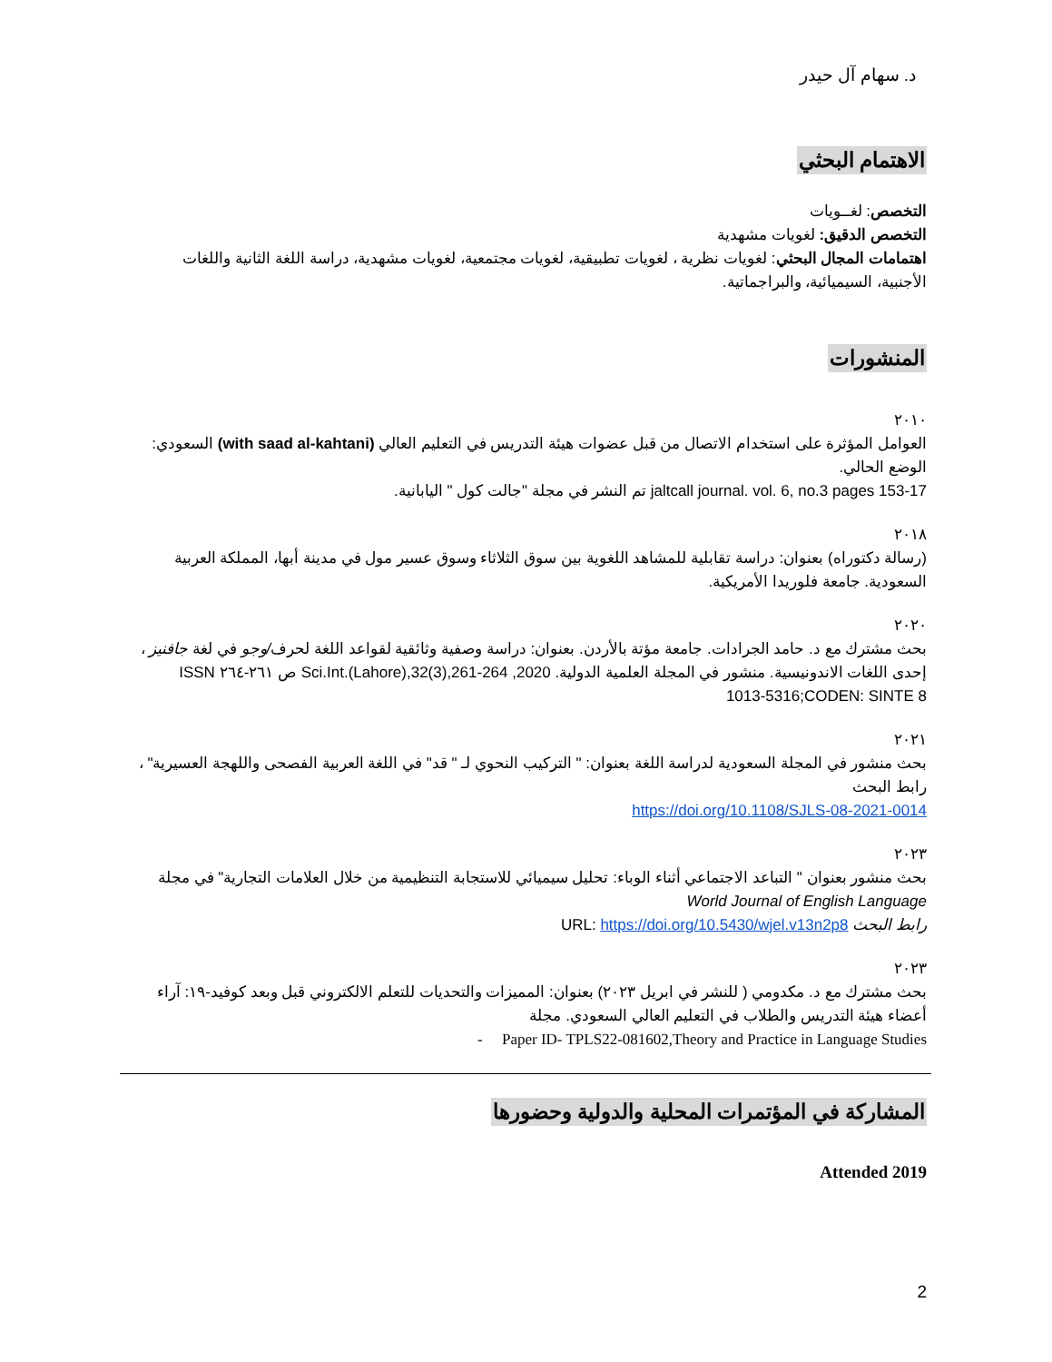د. سهام آل حيدر
الاهتمام البحثي
التخصص: لغــويات
التخصص الدقيق: لغويات مشهدية
اهتمامات المجال البحثي: لغويات نظرية ، لغويات تطبيقية، لغويات مجتمعية، لغويات مشهدية، دراسة اللغة الثانية واللغات الأجنبية، السيميائية، والبراجماتية.
المنشورات
٢٠١٠
العوامل المؤثرة على استخدام الاتصال من قبل عضوات هيئة التدريس في التعليم العالي (with saad al-kahtani) السعودي: الوضع الحالي.
jaltcall journal. vol. 6, no.3 pages 153-17 تم النشر في مجلة "جالت كول " اليابانية.
٢٠١٨
(رسالة دكتوراه) بعنوان: دراسة تقابلية للمشاهد اللغوية بين سوق الثلاثاء وسوق عسير مول في مدينة أبها، المملكة العربية السعودية. جامعة فلوريدا الأمريكية.
٢٠٢٠
بحث مشترك مع د. حامد الجرادات. جامعة مؤتة بالأردن. بعنوان: دراسة وصفية وثائقية لقواعد اللغة لحرف/وجو في لغة جافنيز ، إحدى اللغات الاندونيسية. منشور في المجلة العلمية الدولية. Sci.Int.(Lahore),32(3),261-264 ,2020 ص ٢٦١-٢٦٤ ISSN 1013-5316;CODEN: SINTE 8
٢٠٢١
بحث منشور في المجلة السعودية لدراسة اللغة بعنوان: " التركيب النحوي لـ " قد" في اللغة العربية الفصحى واللهجة العسيرية" ، رابط البحث
https://doi.org/10.1108/SJLS-08-2021-0014
٢٠٢٣
بحث منشور بعنوان " التباعد الاجتماعي أثناء الوباء: تحليل سيميائي للاستجابة التنظيمية من خلال العلامات التجارية" في مجلة
World Journal of English Language
رابط البحث URL: https://doi.org/10.5430/wjel.v13n2p8
٢٠٢٣
بحث مشترك مع د. مكدومي ( للنشر في ابريل ٢٠٢٣) بعنوان: المميزات والتحديات للتعلم الالكتروني قبل وبعد كوفيد-١٩: آراء أعضاء هيئة التدريس والطلاب في التعليم العالي السعودي. مجلة
- Paper ID- TPLS22-081602,Theory and Practice in Language Studies
المشاركة في المؤتمرات المحلية والدولية وحضورها
2019 Attended
2